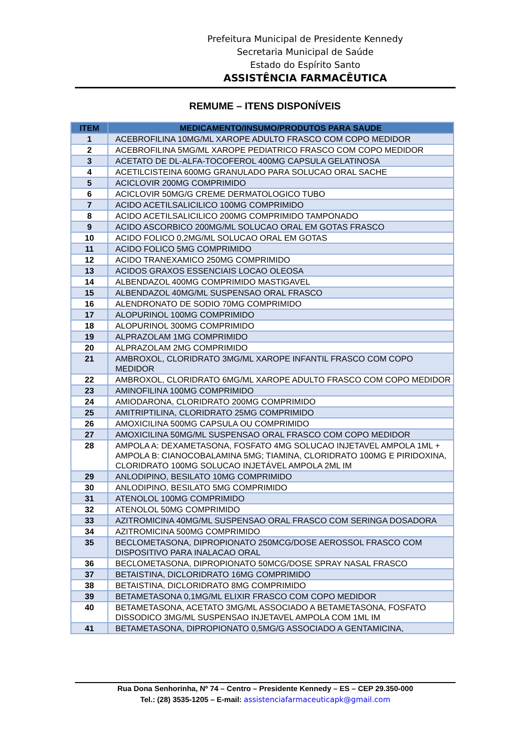Prefeitura Municipal de Presidente Kennedy
Secretaria Municipal de Saúde
Estado do Espírito Santo
ASSISTÊNCIA FARMACÊUTICA
REMUME – ITENS DISPONÍVEIS
| ITEM | MEDICAMENTO/INSUMO/PRODUTOS PARA SAUDE |
| --- | --- |
| 1 | ACEBROFILINA 10MG/ML XAROPE ADULTO FRASCO COM COPO MEDIDOR |
| 2 | ACEBROFILINA 5MG/ML XAROPE PEDIATRICO FRASCO COM COPO MEDIDOR |
| 3 | ACETATO DE DL-ALFA-TOCOFEROL 400MG CAPSULA GELATINOSA |
| 4 | ACETILCISTEINA 600MG GRANULADO PARA SOLUCAO ORAL SACHE |
| 5 | ACICLOVIR 200MG COMPRIMIDO |
| 6 | ACICLOVIR 50MG/G CREME DERMATOLOGICO TUBO |
| 7 | ACIDO ACETILSALICILICO 100MG COMPRIMIDO |
| 8 | ACIDO ACETILSALICILICO 200MG COMPRIMIDO TAMPONADO |
| 9 | ACIDO ASCORBICO 200MG/ML SOLUCAO ORAL EM GOTAS FRASCO |
| 10 | ACIDO FOLICO 0,2MG/ML SOLUCAO ORAL EM GOTAS |
| 11 | ACIDO FOLICO 5MG COMPRIMIDO |
| 12 | ACIDO TRANEXAMICO 250MG COMPRIMIDO |
| 13 | ACIDOS GRAXOS ESSENCIAIS LOCAO OLEOSA |
| 14 | ALBENDAZOL 400MG COMPRIMIDO MASTIGAVEL |
| 15 | ALBENDAZOL 40MG/ML SUSPENSAO ORAL FRASCO |
| 16 | ALENDRONATO DE SODIO 70MG COMPRIMIDO |
| 17 | ALOPURINOL 100MG COMPRIMIDO |
| 18 | ALOPURINOL 300MG COMPRIMIDO |
| 19 | ALPRAZOLAM 1MG COMPRIMIDO |
| 20 | ALPRAZOLAM 2MG COMPRIMIDO |
| 21 | AMBROXOL, CLORIDRATO 3MG/ML XAROPE INFANTIL FRASCO COM COPO MEDIDOR |
| 22 | AMBROXOL, CLORIDRATO 6MG/ML XAROPE ADULTO FRASCO COM COPO MEDIDOR |
| 23 | AMINOFILINA 100MG COMPRIMIDO |
| 24 | AMIODARONA, CLORIDRATO 200MG COMPRIMIDO |
| 25 | AMITRIPTILINA, CLORIDRATO 25MG COMPRIMIDO |
| 26 | AMOXICILINA 500MG CAPSULA OU COMPRIMIDO |
| 27 | AMOXICILINA 50MG/ML SUSPENSAO ORAL FRASCO COM COPO MEDIDOR |
| 28 | AMPOLA A: DEXAMETASONA, FOSFATO 4MG SOLUCAO INJETAVEL AMPOLA 1ML + AMPOLA B: CIANOCOBALAMINA 5MG; TIAMINA, CLORIDRATO 100MG E PIRIDOXINA, CLORIDRATO 100MG SOLUCAO INJETÁVEL AMPOLA 2ML IM |
| 29 | ANLODIPINO, BESILATO 10MG COMPRIMIDO |
| 30 | ANLODIPINO, BESILATO 5MG COMPRIMIDO |
| 31 | ATENOLOL 100MG COMPRIMIDO |
| 32 | ATENOLOL 50MG COMPRIMIDO |
| 33 | AZITROMICINA 40MG/ML SUSPENSAO ORAL FRASCO COM SERINGA DOSADORA |
| 34 | AZITROMICINA 500MG COMPRIMIDO |
| 35 | BECLOMETASONA, DIPROPIONATO 250MCG/DOSE AEROSSOL FRASCO COM DISPOSITIVO PARA INALACAO ORAL |
| 36 | BECLOMETASONA, DIPROPIONATO 50MCG/DOSE SPRAY NASAL FRASCO |
| 37 | BETAISTINA, DICLORIDRATO 16MG COMPRIMIDO |
| 38 | BETAISTINA, DICLORIDRATO 8MG COMPRIMIDO |
| 39 | BETAMETASONA 0,1MG/ML ELIXIR FRASCO COM COPO MEDIDOR |
| 40 | BETAMETASONA, ACETATO 3MG/ML ASSOCIADO A BETAMETASONA, FOSFATO DISSODICO 3MG/ML SUSPENSAO INJETAVEL AMPOLA COM 1ML IM |
| 41 | BETAMETASONA, DIPROPIONATO 0,5MG/G ASSOCIADO A GENTAMICINA, |
Rua Dona Senhorinha, Nº 74 – Centro – Presidente Kennedy – ES – CEP 29.350-000
Tel.: (28) 3535-1205 – E-mail: assistenciafarmaceuticapk@gmail.com